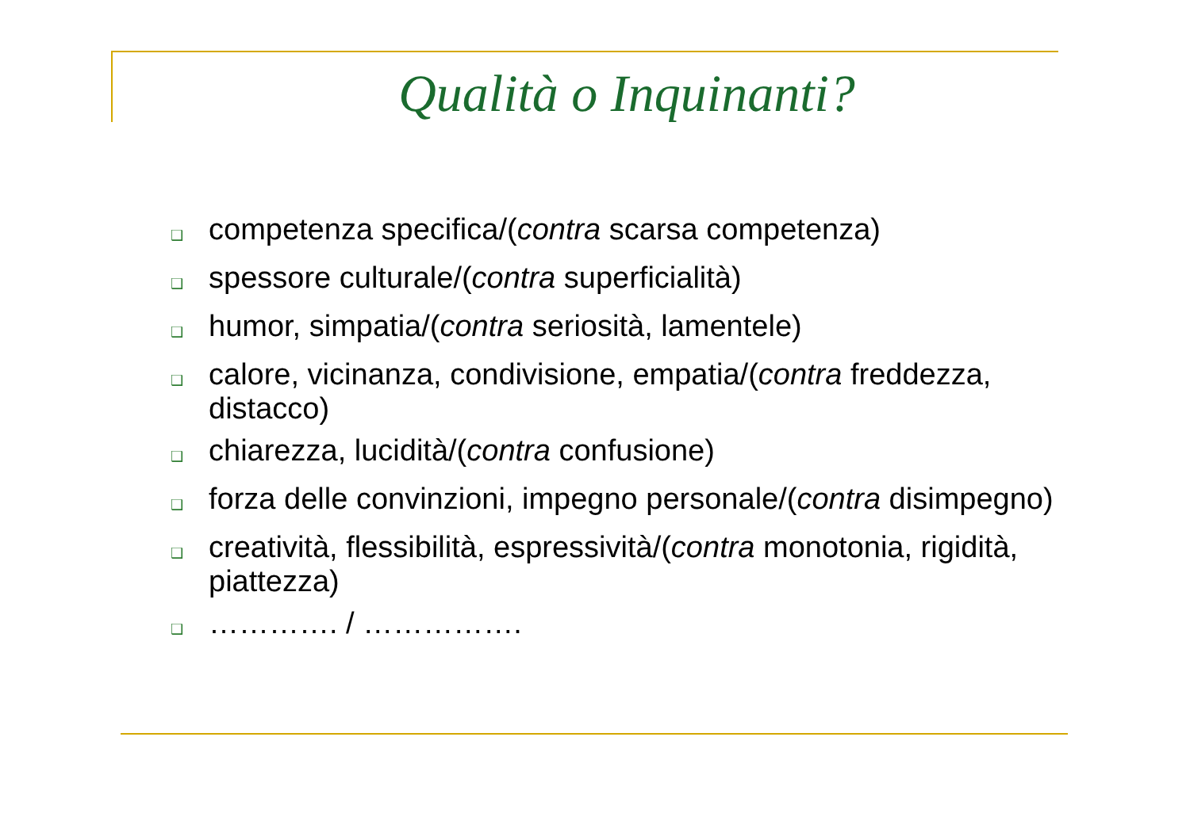Qualità o Inquinanti?
❑ competenza specifica/(contra scarsa competenza)
❑ spessore culturale/(contra superficialità)
❑ humor, simpatia/(contra seriosità, lamentele)
❑ calore, vicinanza, condivisione, empatia/(contra freddezza, distacco)
❑ chiarezza, lucidità/(contra confusione)
❑ forza delle convinzioni, impegno personale/(contra disimpegno)
❑ creatività, flessibilità, espressività/(contra monotonia, rigidità, piattezza)
❑ …………. / …………….